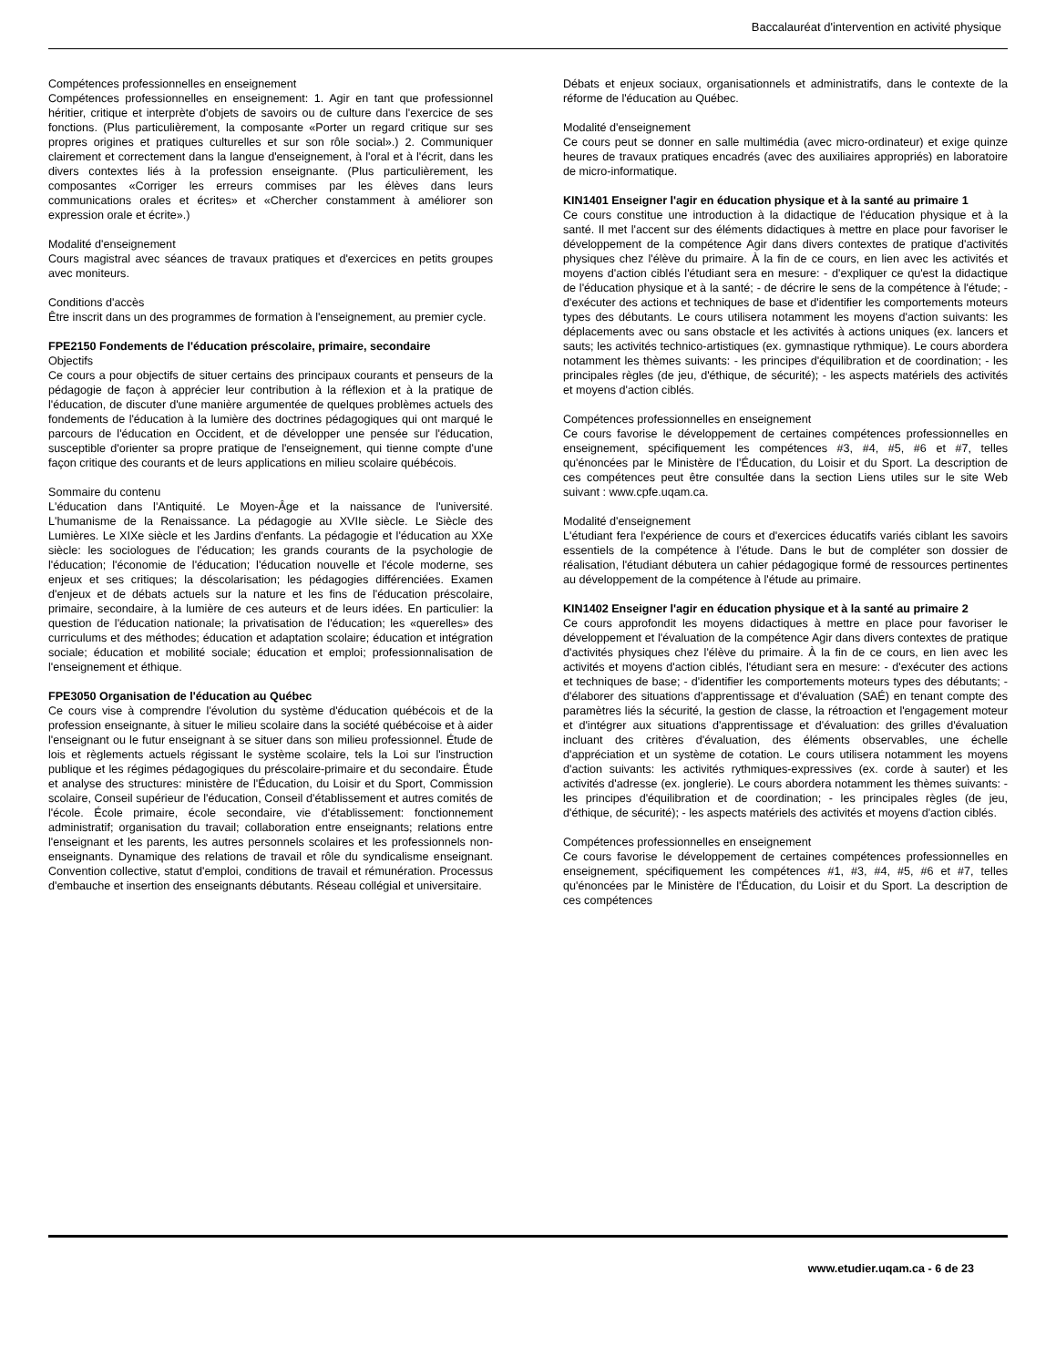Baccalauréat d'intervention en activité physique
Compétences professionnelles en enseignement
Compétences professionnelles en enseignement: 1. Agir en tant que professionnel héritier, critique et interprète d'objets de savoirs ou de culture dans l'exercice de ses fonctions. (Plus particulièrement, la composante «Porter un regard critique sur ses propres origines et pratiques culturelles et sur son rôle social».) 2. Communiquer clairement et correctement dans la langue d'enseignement, à l'oral et à l'écrit, dans les divers contextes liés à la profession enseignante. (Plus particulièrement, les composantes «Corriger les erreurs commises par les élèves dans leurs communications orales et écrites» et «Chercher constamment à améliorer son expression orale et écrite».)
Modalité d'enseignement
Cours magistral avec séances de travaux pratiques et d'exercices en petits groupes avec moniteurs.
Conditions d'accès
Être inscrit dans un des programmes de formation à l'enseignement, au premier cycle.
FPE2150 Fondements de l'éducation préscolaire, primaire, secondaire
Objectifs
Ce cours a pour objectifs de situer certains des principaux courants et penseurs de la pédagogie de façon à apprécier leur contribution à la réflexion et à la pratique de l'éducation, de discuter d'une manière argumentée de quelques problèmes actuels des fondements de l'éducation à la lumière des doctrines pédagogiques qui ont marqué le parcours de l'éducation en Occident, et de développer une pensée sur l'éducation, susceptible d'orienter sa propre pratique de l'enseignement, qui tienne compte d'une façon critique des courants et de leurs applications en milieu scolaire québécois.
Sommaire du contenu
L'éducation dans l'Antiquité. Le Moyen-Âge et la naissance de l'université. L'humanisme de la Renaissance. La pédagogie au XVIIe siècle. Le Siècle des Lumières. Le XIXe siècle et les Jardins d'enfants. La pédagogie et l'éducation au XXe siècle: les sociologues de l'éducation; les grands courants de la psychologie de l'éducation; l'économie de l'éducation; l'éducation nouvelle et l'école moderne, ses enjeux et ses critiques; la déscolarisation; les pédagogies différenciées. Examen d'enjeux et de débats actuels sur la nature et les fins de l'éducation préscolaire, primaire, secondaire, à la lumière de ces auteurs et de leurs idées. En particulier: la question de l'éducation nationale; la privatisation de l'éducation; les «querelles» des curriculums et des méthodes; éducation et adaptation scolaire; éducation et intégration sociale; éducation et mobilité sociale; éducation et emploi; professionnalisation de l'enseignement et éthique.
FPE3050 Organisation de l'éducation au Québec
Ce cours vise à comprendre l'évolution du système d'éducation québécois et de la profession enseignante, à situer le milieu scolaire dans la société québécoise et à aider l'enseignant ou le futur enseignant à se situer dans son milieu professionnel. Étude de lois et règlements actuels régissant le système scolaire, tels la Loi sur l'instruction publique et les régimes pédagogiques du préscolaire-primaire et du secondaire. Étude et analyse des structures: ministère de l'Éducation, du Loisir et du Sport, Commission scolaire, Conseil supérieur de l'éducation, Conseil d'établissement et autres comités de l'école. École primaire, école secondaire, vie d'établissement: fonctionnement administratif; organisation du travail; collaboration entre enseignants; relations entre l'enseignant et les parents, les autres personnels scolaires et les professionnels non-enseignants. Dynamique des relations de travail et rôle du syndicalisme enseignant. Convention collective, statut d'emploi, conditions de travail et rémunération. Processus d'embauche et insertion des enseignants débutants. Réseau collégial et universitaire.
Débats et enjeux sociaux, organisationnels et administratifs, dans le contexte de la réforme de l'éducation au Québec.
Modalité d'enseignement
Ce cours peut se donner en salle multimédia (avec micro-ordinateur) et exige quinze heures de travaux pratiques encadrés (avec des auxiliaires appropriés) en laboratoire de micro-informatique.
KIN1401 Enseigner l'agir en éducation physique et à la santé au primaire 1
Ce cours constitue une introduction à la didactique de l'éducation physique et à la santé. Il met l'accent sur des éléments didactiques à mettre en place pour favoriser le développement de la compétence Agir dans divers contextes de pratique d'activités physiques chez l'élève du primaire. À la fin de ce cours, en lien avec les activités et moyens d'action ciblés l'étudiant sera en mesure: - d'expliquer ce qu'est la didactique de l'éducation physique et à la santé; - de décrire le sens de la compétence à l'étude; - d'exécuter des actions et techniques de base et d'identifier les comportements moteurs types des débutants. Le cours utilisera notamment les moyens d'action suivants: les déplacements avec ou sans obstacle et les activités à actions uniques (ex. lancers et sauts; les activités technico-artistiques (ex. gymnastique rythmique). Le cours abordera notamment les thèmes suivants: - les principes d'équilibration et de coordination; - les principales règles (de jeu, d'éthique, de sécurité); - les aspects matériels des activités et moyens d'action ciblés.
Compétences professionnelles en enseignement
Ce cours favorise le développement de certaines compétences professionnelles en enseignement, spécifiquement les compétences #3, #4, #5, #6 et #7, telles qu'énoncées par le Ministère de l'Éducation, du Loisir et du Sport. La description de ces compétences peut être consultée dans la section Liens utiles sur le site Web suivant : www.cpfe.uqam.ca.
Modalité d'enseignement
L'étudiant fera l'expérience de cours et d'exercices éducatifs variés ciblant les savoirs essentiels de la compétence à l'étude. Dans le but de compléter son dossier de réalisation, l'étudiant débutera un cahier pédagogique formé de ressources pertinentes au développement de la compétence à l'étude au primaire.
KIN1402 Enseigner l'agir en éducation physique et à la santé au primaire 2
Ce cours approfondit les moyens didactiques à mettre en place pour favoriser le développement et l'évaluation de la compétence Agir dans divers contextes de pratique d'activités physiques chez l'élève du primaire. À la fin de ce cours, en lien avec les activités et moyens d'action ciblés, l'étudiant sera en mesure: - d'exécuter des actions et techniques de base; - d'identifier les comportements moteurs types des débutants; - d'élaborer des situations d'apprentissage et d'évaluation (SAÉ) en tenant compte des paramètres liés la sécurité, la gestion de classe, la rétroaction et l'engagement moteur et d'intégrer aux situations d'apprentissage et d'évaluation: des grilles d'évaluation incluant des critères d'évaluation, des éléments observables, une échelle d'appréciation et un système de cotation. Le cours utilisera notamment les moyens d'action suivants: les activités rythmiques-expressives (ex. corde à sauter) et les activités d'adresse (ex. jonglerie). Le cours abordera notamment les thèmes suivants: - les principes d'équilibration et de coordination; - les principales règles (de jeu, d'éthique, de sécurité); - les aspects matériels des activités et moyens d'action ciblés.
Compétences professionnelles en enseignement
Ce cours favorise le développement de certaines compétences professionnelles en enseignement, spécifiquement les compétences #1, #3, #4, #5, #6 et #7, telles qu'énoncées par le Ministère de l'Éducation, du Loisir et du Sport. La description de ces compétences
www.etudier.uqam.ca - 6 de 23